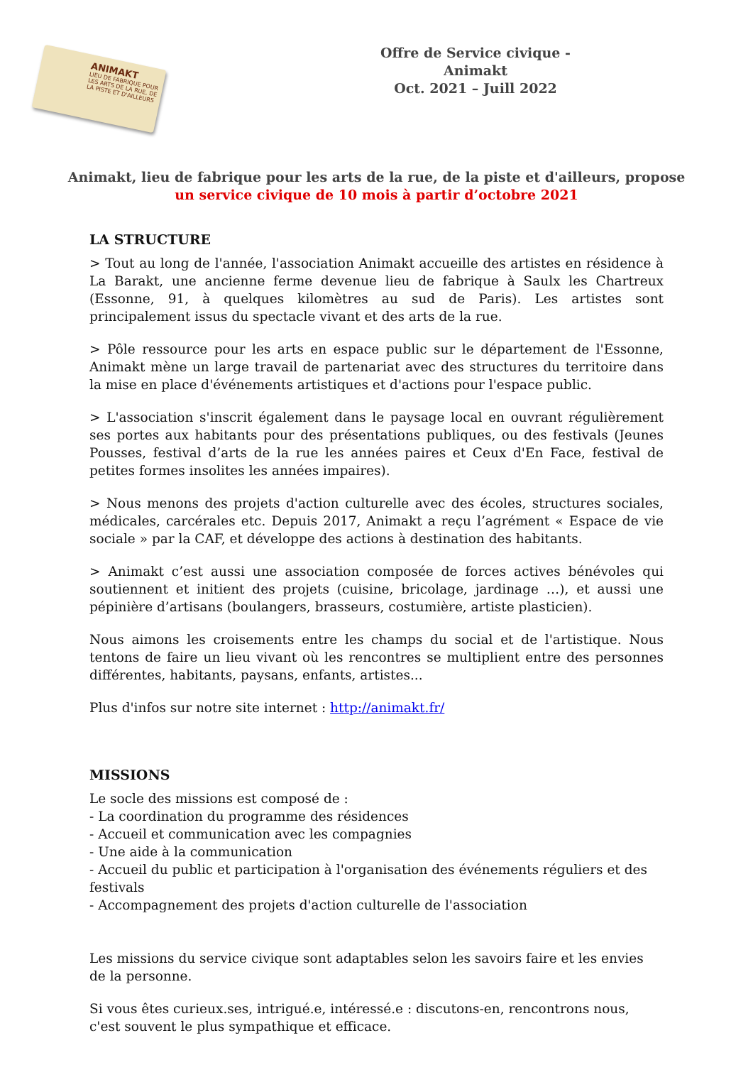ANIMAKT
LIEU DE FABRIQUE POUR LES ARTS DE LA RUE, DE LA PISTE ET D'AILLEURS
Offre de Service civique - Animakt
Oct. 2021 – Juill 2022
Animakt, lieu de fabrique pour les arts de la rue, de la piste et d'ailleurs, propose
un service civique de 10 mois à partir d’octobre 2021
LA STRUCTURE
> Tout au long de l'année, l'association Animakt accueille des artistes en résidence à La Barakt, une ancienne ferme devenue lieu de fabrique à Saulx les Chartreux (Essonne, 91, à quelques kilomètres au sud de Paris). Les artistes sont principalement issus du spectacle vivant et des arts de la rue.
> Pôle ressource pour les arts en espace public sur le département de l'Essonne, Animakt mène un large travail de partenariat avec des structures du territoire dans la mise en place d'événements artistiques et d'actions pour l'espace public.
> L'association s'inscrit également dans le paysage local en ouvrant régulièrement ses portes aux habitants pour des présentations publiques, ou des festivals (Jeunes Pousses, festival d’arts de la rue les années paires et Ceux d'En Face, festival de petites formes insolites les années impaires).
> Nous menons des projets d'action culturelle avec des écoles, structures sociales, médicales, carcérales etc. Depuis 2017, Animakt a reçu l’agrément « Espace de vie sociale » par la CAF, et développe des actions à destination des habitants.
> Animakt c’est aussi une association composée de forces actives bénévoles qui soutiennent et initient des projets (cuisine, bricolage, jardinage …), et aussi une pépinière d’artisans (boulangers, brasseurs, costumière, artiste plasticien).
Nous aimons les croisements entre les champs du social et de l'artistique. Nous tentons de faire un lieu vivant où les rencontres se multiplient entre des personnes différentes, habitants, paysans, enfants, artistes...
Plus d'infos sur notre site internet : http://animakt.fr/
MISSIONS
Le socle des missions est composé de :
- La coordination du programme des résidences
- Accueil et communication avec les compagnies
- Une aide à la communication
- Accueil du public et participation à l'organisation des événements réguliers et des festivals
- Accompagnement des projets d'action culturelle de l'association
Les missions du service civique sont adaptables selon les savoirs faire et les envies de la personne.
Si vous êtes curieux.ses, intrigué.e, intéressé.e : discutons-en, rencontrons nous, c'est souvent le plus sympathique et efficace.